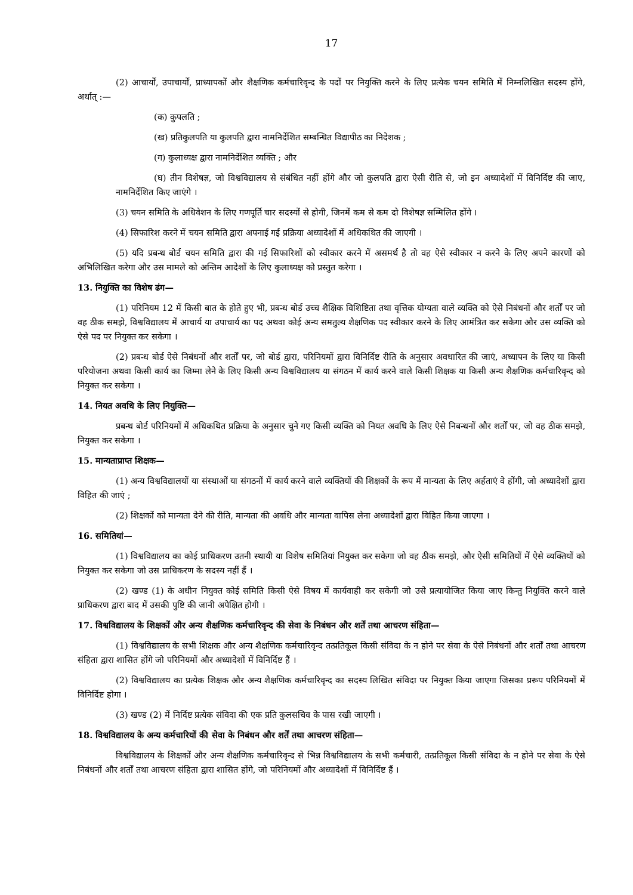17
(2) आचार्यों, उपाचार्यों, प्राध्यापकों और शैक्षणिक कर्मचारिवृन्द के पदों पर नियुक्ति करने के लिए प्रत्येक चयन समिति में निम्नलिखित सदस्य होंगे, अर्थात् :—
(क) कुपलति ;
(ख) प्रतिकुलपति या कुलपति द्वारा नामनिर्देशित सम्बन्धित विद्यापीठ का निदेशक ;
(ग) कुलाध्यक्ष द्वारा नामनिर्देशित व्यक्ति ; और
(घ) तीन विशेषज्ञ, जो विश्वविद्यालय से संबंधित नहीं होंगे और जो कुलपति द्वारा ऐसी रीति से, जो इन अध्यादेशों में विनिर्दिष्ट की जाए, नामनिर्देशित किए जाएंगे ।
(3) चयन समिति के अधिवेशन के लिए गणपूर्ति चार सदस्यों से होगी, जिनमें कम से कम दो विशेषज्ञ सम्मिलित होंगे ।
(4) सिफारिश करने में चयन समिति द्वारा अपनाई गई प्रक्रिया अध्यादेशों में अधिकथित की जाएगी ।
(5) यदि प्रबन्ध बोर्ड चयन समिति द्वारा की गई सिफारिशों को स्वीकार करने में असमर्थ है तो वह ऐसे स्वीकार न करने के लिए अपने कारणों को अभिलिखित करेगा और उस मामले को अन्तिम आदेशों के लिए कुलाध्यक्ष को प्रस्तुत करेगा ।
13. नियुक्ति का विशेष ढंग—
(1) परिनियम 12 में किसी बात के होते हुए भी, प्रबन्ध बोर्ड उच्च शैक्षिक विशिष्टिता तथा वृत्तिक योग्यता वाले व्यक्ति को ऐसे निबंधनों और शर्तों पर जो वह ठीक समझे, विश्वविद्यालय में आचार्य या उपाचार्य का पद अथवा कोई अन्य समतुल्य शैक्षणिक पद स्वीकार करने के लिए आमंत्रित कर सकेगा और उस व्यक्ति को ऐसे पद पर नियुक्त कर सकेगा ।
(2) प्रबन्ध बोर्ड ऐसे निबंधनों और शर्तों पर, जो बोर्ड द्वारा, परिनियमों द्वारा विनिर्दिष्ट रीति के अनुसार अवधारित की जाएं, अध्यापन के लिए या किसी परियोजना अथवा किसी कार्य का जिम्मा लेने के लिए किसी अन्य विश्वविद्यालय या संगठन में कार्य करने वाले किसी शिक्षक या किसी अन्य शैक्षणिक कर्मचारिवृन्द को नियुक्त कर सकेगा ।
14. नियत अवधि के लिए नियुक्ति—
प्रबन्ध बोर्ड परिनियमों में अधिकथित प्रक्रिया के अनुसार चुने गए किसी व्यक्ति को नियत अवधि के लिए ऐसे निबन्धनों और शर्तों पर, जो वह ठीक समझे, नियुक्त कर सकेगा ।
15. मान्यताप्राप्त शिक्षक—
(1) अन्य विश्वविद्यालयों या संस्थाओं या संगठनों में कार्य करने वाले व्यक्तियों की शिक्षकों के रूप में मान्यता के लिए अर्हताएं वे होंगी, जो अध्यादेशों द्वारा विहित की जाएं ;
(2) शिक्षकों को मान्यता देने की रीति, मान्यता की अवधि और मान्यता वापिस लेना अध्यादेशों द्वारा विहित किया जाएगा ।
16. समितियां—
(1) विश्वविद्यालय का कोई प्राधिकरण उतनी स्थायी या विशेष समितियां नियुक्त कर सकेगा जो वह ठीक समझे, और ऐसी समितियों में ऐसे व्यक्तियों को नियुक्त कर सकेगा जो उस प्राधिकरण के सदस्य नहीं हैं ।
(2) खण्ड (1) के अधीन नियुक्त कोई समिति किसी ऐसे विषय में कार्यवाही कर सकेगी जो उसे प्रत्यायोजित किया जाए किन्तु नियुक्ति करने वाले प्राधिकरण द्वारा बाद में उसकी पुष्टि की जानी अपेक्षित होगी ।
17. विश्वविद्यालय के शिक्षकों और अन्य शैक्षणिक कर्मचारिवृन्द की सेवा के निबंधन और शर्तें तथा आचरण संहिता—
(1) विश्वविद्यालय के सभी शिक्षक और अन्य शैक्षणिक कर्मचारिवृन्द तत्प्रतिकूल किसी संविदा के न होने पर सेवा के ऐसे निबंधनों और शर्तों तथा आचरण संहिता द्वारा शासित होंगे जो परिनियमों और अध्यादेशों में विनिर्दिष्ट हैं ।
(2) विश्वविद्यालय का प्रत्येक शिक्षक और अन्य शैक्षणिक कर्मचारिवृन्द का सदस्य लिखित संविदा पर नियुक्त किया जाएगा जिसका प्ररूप परिनियमों में विनिर्दिष्ट होगा ।
(3) खण्ड (2) में निर्दिष्ट प्रत्येक संविदा की एक प्रति कुलसचिव के पास रखी जाएगी ।
18. विश्वविद्यालय के अन्य कर्मचारियों की सेवा के निबंधन और शर्तें तथा आचरण संहिता—
विश्वविद्यालय के शिक्षकों और अन्य शैक्षणिक कर्मचारिवृन्द से भिन्न विश्वविद्यालय के सभी कर्मचारी, तत्प्रतिकूल किसी संविदा के न होने पर सेवा के ऐसे निबंधनों और शर्तों तथा आचरण संहिता द्वारा शासित होंगे, जो परिनियमों और अध्यादेशों में विनिर्दिष्ट हैं ।